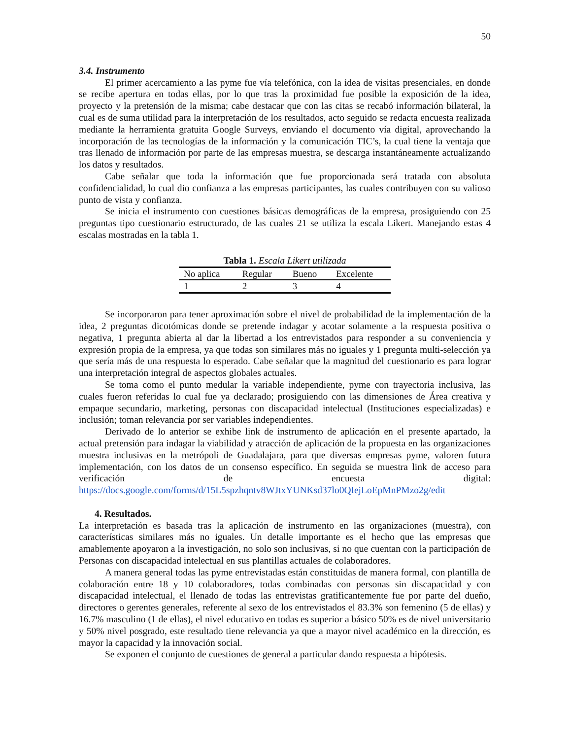50
3.4. Instrumento
El primer acercamiento a las pyme fue vía telefónica, con la idea de visitas presenciales, en donde se recibe apertura en todas ellas, por lo que tras la proximidad fue posible la exposición de la idea, proyecto y la pretensión de la misma; cabe destacar que con las citas se recabó información bilateral, la cual es de suma utilidad para la interpretación de los resultados, acto seguido se redacta encuesta realizada mediante la herramienta gratuita Google Surveys, enviando el documento vía digital, aprovechando la incorporación de las tecnologías de la información y la comunicación TIC’s, la cual tiene la ventaja que tras llenado de información por parte de las empresas muestra, se descarga instantáneamente actualizando los datos y resultados.
Cabe señalar que toda la información que fue proporcionada será tratada con absoluta confidencialidad, lo cual dio confianza a las empresas participantes, las cuales contribuyen con su valioso punto de vista y confianza.
Se inicia el instrumento con cuestiones básicas demográficas de la empresa, prosiguiendo con 25 preguntas tipo cuestionario estructurado, de las cuales 21 se utiliza la escala Likert. Manejando estas 4 escalas mostradas en la tabla 1.
Tabla 1. Escala Likert utilizada
| No aplica | Regular | Bueno | Excelente |
| --- | --- | --- | --- |
| 1 | 2 | 3 | 4 |
Se incorporaron para tener aproximación sobre el nivel de probabilidad de la implementación de la idea, 2 preguntas dicotómicas donde se pretende indagar y acotar solamente a la respuesta positiva o negativa, 1 pregunta abierta al dar la libertad a los entrevistados para responder a su conveniencia y expresión propia de la empresa, ya que todas son similares más no iguales y 1 pregunta multi-selección ya que sería más de una respuesta lo esperado. Cabe señalar que la magnitud del cuestionario es para lograr una interpretación integral de aspectos globales actuales.
Se toma como el punto medular la variable independiente, pyme con trayectoria inclusiva, las cuales fueron referidas lo cual fue ya declarado; prosiguiendo con las dimensiones de Área creativa y empaque secundario, marketing, personas con discapacidad intelectual (Instituciones especializadas) e inclusión; toman relevancia por ser variables independientes.
Derivado de lo anterior se exhibe link de instrumento de aplicación en el presente apartado, la actual pretensión para indagar la viabilidad y atracción de aplicación de la propuesta en las organizaciones muestra inclusivas en la metrópoli de Guadalajara, para que diversas empresas pyme, valoren futura implementación, con los datos de un consenso específico. En seguida se muestra link de acceso para verificación de encuesta digital: https://docs.google.com/forms/d/15L5spzhqntv8WJtxYUNKsd37lo0QIejLoEpMnPMzo2g/edit
4. Resultados.
La interpretación es basada tras la aplicación de instrumento en las organizaciones (muestra), con características similares más no iguales. Un detalle importante es el hecho que las empresas que amablemente apoyaron a la investigación, no solo son inclusivas, si no que cuentan con la participación de Personas con discapacidad intelectual en sus plantillas actuales de colaboradores.
A manera general todas las pyme entrevistadas están constituidas de manera formal, con plantilla de colaboración entre 18 y 10 colaboradores, todas combinadas con personas sin discapacidad y con discapacidad intelectual, el llenado de todas las entrevistas gratificantemente fue por parte del dueño, directores o gerentes generales, referente al sexo de los entrevistados el 83.3% son femenino (5 de ellas) y 16.7% masculino (1 de ellas), el nivel educativo en todas es superior a básico 50% es de nivel universitario y 50% nivel posgrado, este resultado tiene relevancia ya que a mayor nivel académico en la dirección, es mayor la capacidad y la innovación social.
Se exponen el conjunto de cuestiones de general a particular dando respuesta a hipótesis.